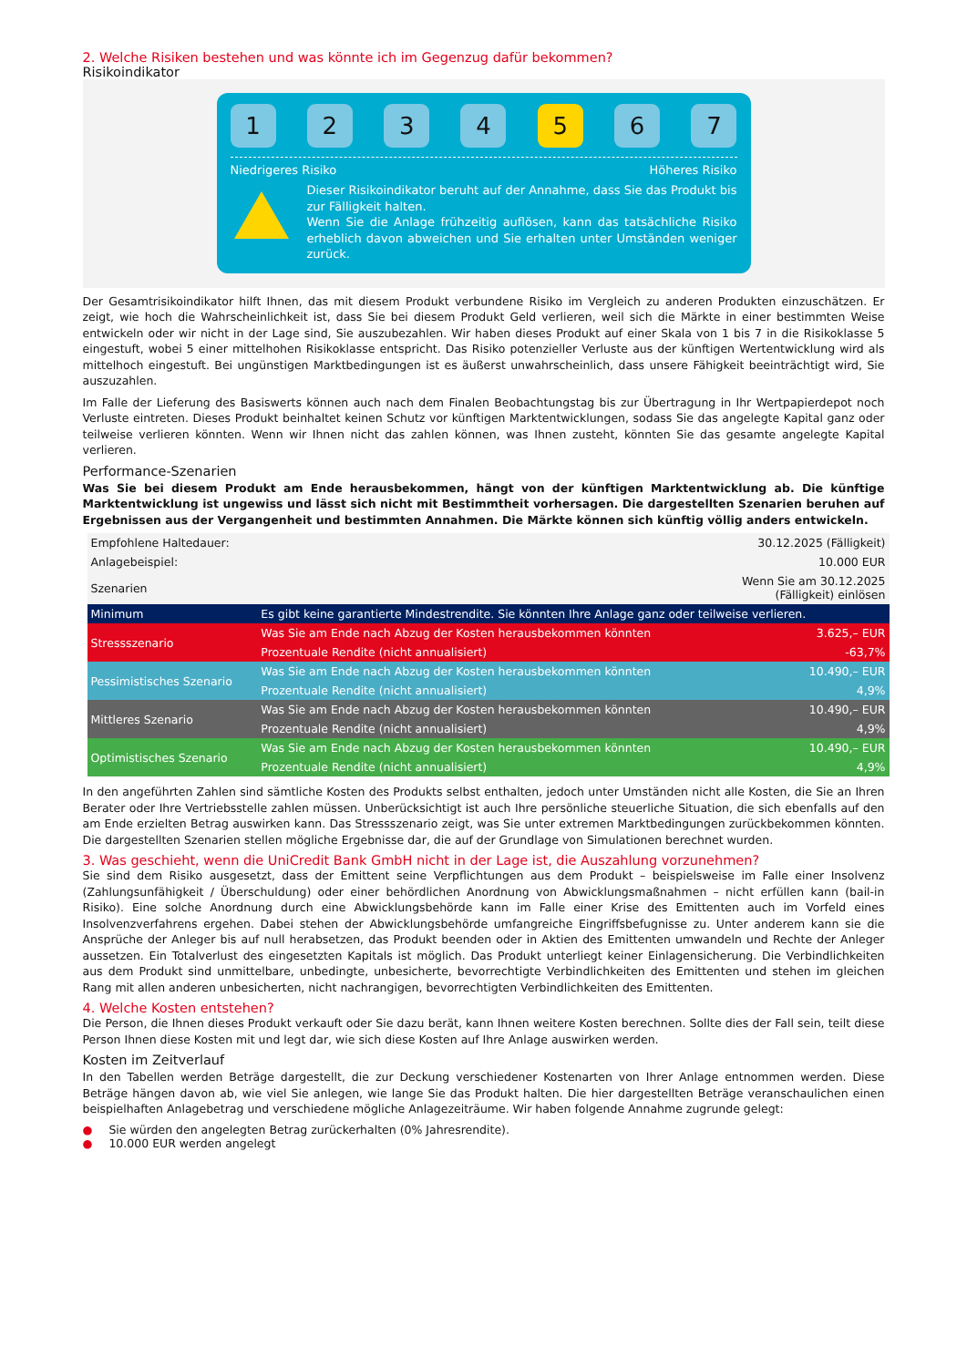2. Welche Risiken bestehen und was könnte ich im Gegenzug dafür bekommen?
Risikoindikator
1 2 3 4 5 6 7
Niedrigeres Risiko Höheres Risiko
Dieser Risikoindikator beruht auf der Annahme, dass Sie das Produkt bis zur Fälligkeit halten.
Wenn Sie die Anlage frühzeitig auflösen, kann das tatsächliche Risiko erheblich davon abweichen und Sie erhalten unter Umständen weniger zurück.
Der Gesamtrisikoindikator hilft Ihnen, das mit diesem Produkt verbundene Risiko im Vergleich zu anderen Produkten einzuschätzen. Er zeigt, wie hoch die Wahrscheinlichkeit ist, dass Sie bei diesem Produkt Geld verlieren, weil sich die Märkte in einer bestimmten Weise entwickeln oder wir nicht in der Lage sind, Sie auszubezahlen. Wir haben dieses Produkt auf einer Skala von 1 bis 7 in die Risikoklasse 5 eingestuft, wobei 5 einer mittelhohen Risikoklasse entspricht. Das Risiko potenzieller Verluste aus der künftigen Wertentwicklung wird als mittelhoch eingestuft. Bei ungünstigen Marktbedingungen ist es äußerst unwahrscheinlich, dass unsere Fähigkeit beeinträchtigt wird, Sie auszuzahlen.
Im Falle der Lieferung des Basiswerts können auch nach dem Finalen Beobachtungstag bis zur Übertragung in Ihr Wertpapierdepot noch Verluste eintreten. Dieses Produkt beinhaltet keinen Schutz vor künftigen Marktentwicklungen, sodass Sie das angelegte Kapital ganz oder teilweise verlieren könnten. Wenn wir Ihnen nicht das zahlen können, was Ihnen zusteht, könnten Sie das gesamte angelegte Kapital verlieren.
Performance-Szenarien
Was Sie bei diesem Produkt am Ende herausbekommen, hängt von der künftigen Marktentwicklung ab. Die künftige Marktentwicklung ist ungewiss und lässt sich nicht mit Bestimmtheit vorhersagen. Die dargestellten Szenarien beruhen auf Ergebnissen aus der Vergangenheit und bestimmten Annahmen. Die Märkte können sich künftig völlig anders entwickeln.
| Empfohlene Haltedauer: | 30.12.2025 (Fälligkeit) | |
| Anlagebeispiel: | 10.000 EUR | |
| Szenarien | Wenn Sie am 30.12.2025 (Fälligkeit) einlösen | |
| Minimum | Es gibt keine garantierte Mindestrendite. Sie könnten Ihre Anlage ganz oder teilweise verlieren. | |
| Stressszenario | Was Sie am Ende nach Abzug der Kosten herausbekommen könnten | 3.625,– EUR |
| | Prozentuale Rendite (nicht annualisiert) | -63,7% |
| Pessimistisches Szenario | Was Sie am Ende nach Abzug der Kosten herausbekommen könnten | 10.490,– EUR |
| | Prozentuale Rendite (nicht annualisiert) | 4,9% |
| Mittleres Szenario | Was Sie am Ende nach Abzug der Kosten herausbekommen könnten | 10.490,– EUR |
| | Prozentuale Rendite (nicht annualisiert) | 4,9% |
| Optimistisches Szenario | Was Sie am Ende nach Abzug der Kosten herausbekommen könnten | 10.490,– EUR |
| | Prozentuale Rendite (nicht annualisiert) | 4,9% |
In den angeführten Zahlen sind sämtliche Kosten des Produkts selbst enthalten, jedoch unter Umständen nicht alle Kosten, die Sie an Ihren Berater oder Ihre Vertriebsstelle zahlen müssen. Unberücksichtigt ist auch Ihre persönliche steuerliche Situation, die sich ebenfalls auf den am Ende erzielten Betrag auswirken kann. Das Stressszenario zeigt, was Sie unter extremen Marktbedingungen zurückbekommen könnten. Die dargestellten Szenarien stellen mögliche Ergebnisse dar, die auf der Grundlage von Simulationen berechnet wurden.
3. Was geschieht, wenn die UniCredit Bank GmbH nicht in der Lage ist, die Auszahlung vorzunehmen?
Sie sind dem Risiko ausgesetzt, dass der Emittent seine Verpflichtungen aus dem Produkt – beispielsweise im Falle einer Insolvenz (Zahlungsunfähigkeit / Überschuldung) oder einer behördlichen Anordnung von Abwicklungsmaßnahmen – nicht erfüllen kann (bail-in Risiko). Eine solche Anordnung durch eine Abwicklungsbehörde kann im Falle einer Krise des Emittenten auch im Vorfeld eines Insolvenzverfahrens ergehen. Dabei stehen der Abwicklungsbehörde umfangreiche Eingriffsbefugnisse zu. Unter anderem kann sie die Ansprüche der Anleger bis auf null herabsetzen, das Produkt beenden oder in Aktien des Emittenten umwandeln und Rechte der Anleger aussetzen. Ein Totalverlust des eingesetzten Kapitals ist möglich. Das Produkt unterliegt keiner Einlagensicherung. Die Verbindlichkeiten aus dem Produkt sind unmittelbare, unbedingte, unbesicherte, bevorrechtigte Verbindlichkeiten des Emittenten und stehen im gleichen Rang mit allen anderen unbesicherten, nicht nachrangigen, bevorrechtigten Verbindlichkeiten des Emittenten.
4. Welche Kosten entstehen?
Die Person, die Ihnen dieses Produkt verkauft oder Sie dazu berät, kann Ihnen weitere Kosten berechnen. Sollte dies der Fall sein, teilt diese Person Ihnen diese Kosten mit und legt dar, wie sich diese Kosten auf Ihre Anlage auswirken werden.
Kosten im Zeitverlauf
In den Tabellen werden Beträge dargestellt, die zur Deckung verschiedener Kostenarten von Ihrer Anlage entnommen werden. Diese Beträge hängen davon ab, wie viel Sie anlegen, wie lange Sie das Produkt halten. Die hier dargestellten Beträge veranschaulichen einen beispielhaften Anlagebetrag und verschiedene mögliche Anlagezeiträume. Wir haben folgende Annahme zugrunde gelegt:
● Sie würden den angelegten Betrag zurückerhalten (0% Jahresrendite).
● 10.000 EUR werden angelegt